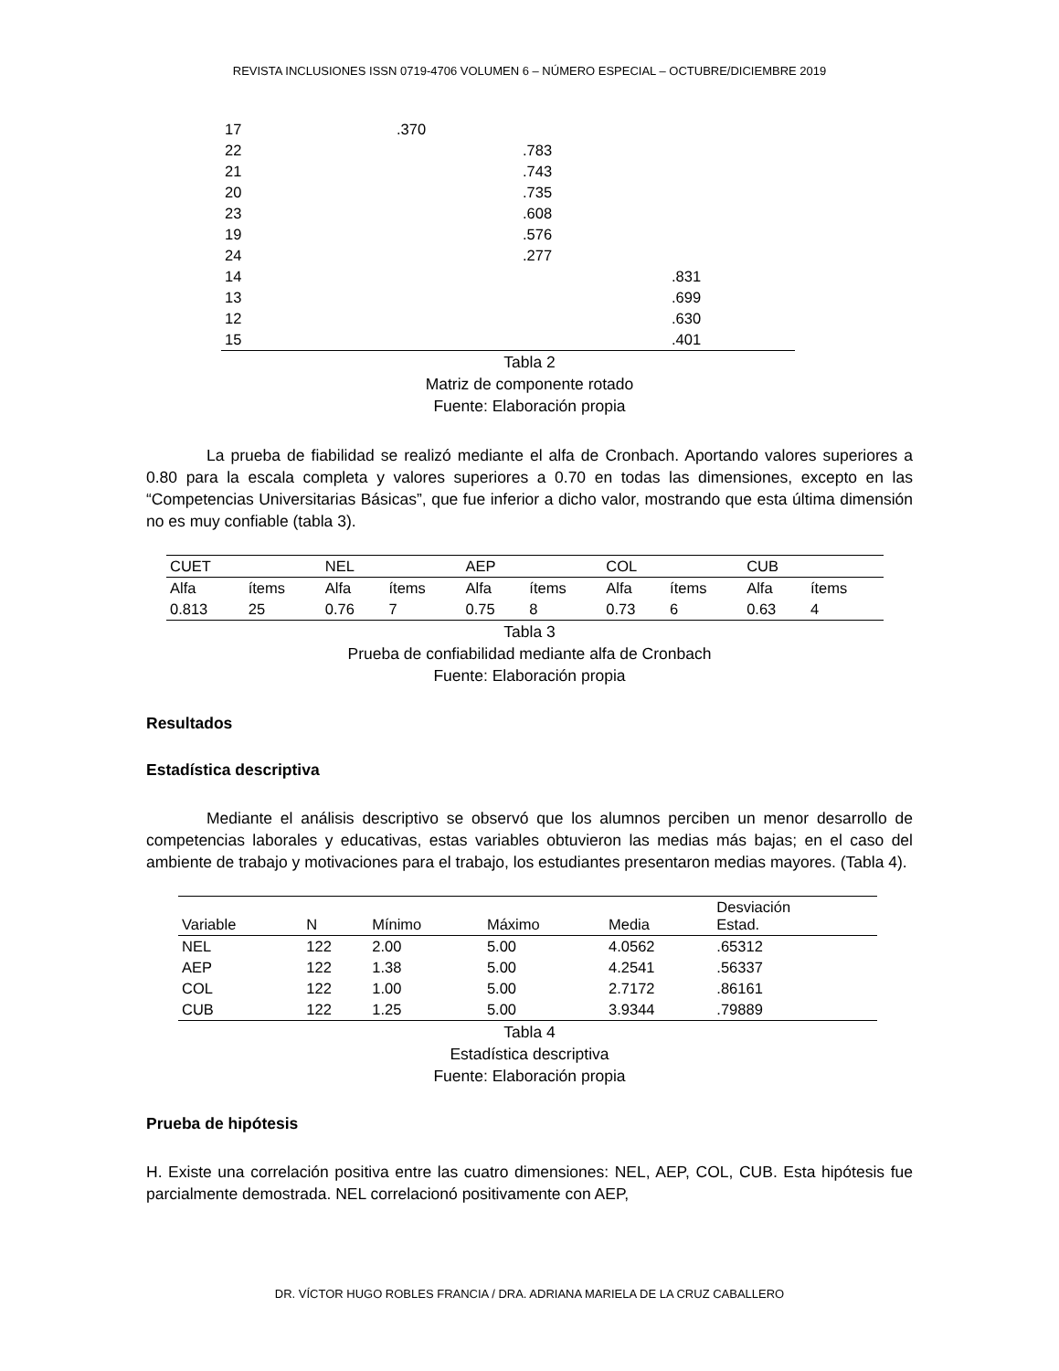REVISTA INCLUSIONES ISSN 0719-4706 VOLUMEN 6 – NÚMERO ESPECIAL – OCTUBRE/DICIEMBRE 2019
| 17 | .370 | | |
| 22 | | .783 | |
| 21 | | .743 | |
| 20 | | .735 | |
| 23 | | .608 | |
| 19 | | .576 | |
| 24 | | .277 | |
| 14 | | | .831 |
| 13 | | | .699 |
| 12 | | | .630 |
| 15 | | | .401 |
Tabla 2
Matriz de componente rotado
Fuente: Elaboración propia
La prueba de fiabilidad se realizó mediante el alfa de Cronbach. Aportando valores superiores a 0.80 para la escala completa y valores superiores a 0.70 en todas las dimensiones, excepto en las “Competencias Universitarias Básicas”, que fue inferior a dicho valor, mostrando que esta última dimensión no es muy confiable (tabla 3).
| CUET | | NEL | | AEP | | COL | | CUB | |
| Alfa | ítems | Alfa | ítems | Alfa | ítems | Alfa | ítems | Alfa | ítems |
| 0.813 | 25 | 0.76 | 7 | 0.75 | 8 | 0.73 | 6 | 0.63 | 4 |
Tabla 3
Prueba de confiabilidad mediante alfa de Cronbach
Fuente: Elaboración propia
Resultados
Estadística descriptiva
Mediante el análisis descriptivo se observó que los alumnos perciben un menor desarrollo de competencias laborales y educativas, estas variables obtuvieron las medias más bajas; en el caso del ambiente de trabajo y motivaciones para el trabajo, los estudiantes presentaron medias mayores. (Tabla 4).
| Variable | N | Mínimo | Máximo | Media | Desviación Estad. |
| --- | --- | --- | --- | --- | --- |
| NEL | 122 | 2.00 | 5.00 | 4.0562 | .65312 |
| AEP | 122 | 1.38 | 5.00 | 4.2541 | .56337 |
| COL | 122 | 1.00 | 5.00 | 2.7172 | .86161 |
| CUB | 122 | 1.25 | 5.00 | 3.9344 | .79889 |
Tabla 4
Estadística descriptiva
Fuente: Elaboración propia
Prueba de hipótesis
H. Existe una correlación positiva entre las cuatro dimensiones: NEL, AEP, COL, CUB. Esta hipótesis fue parcialmente demostrada. NEL correlacionó positivamente con AEP,
DR. VÍCTOR HUGO ROBLES FRANCIA / DRA. ADRIANA MARIELA DE LA CRUZ CABALLERO